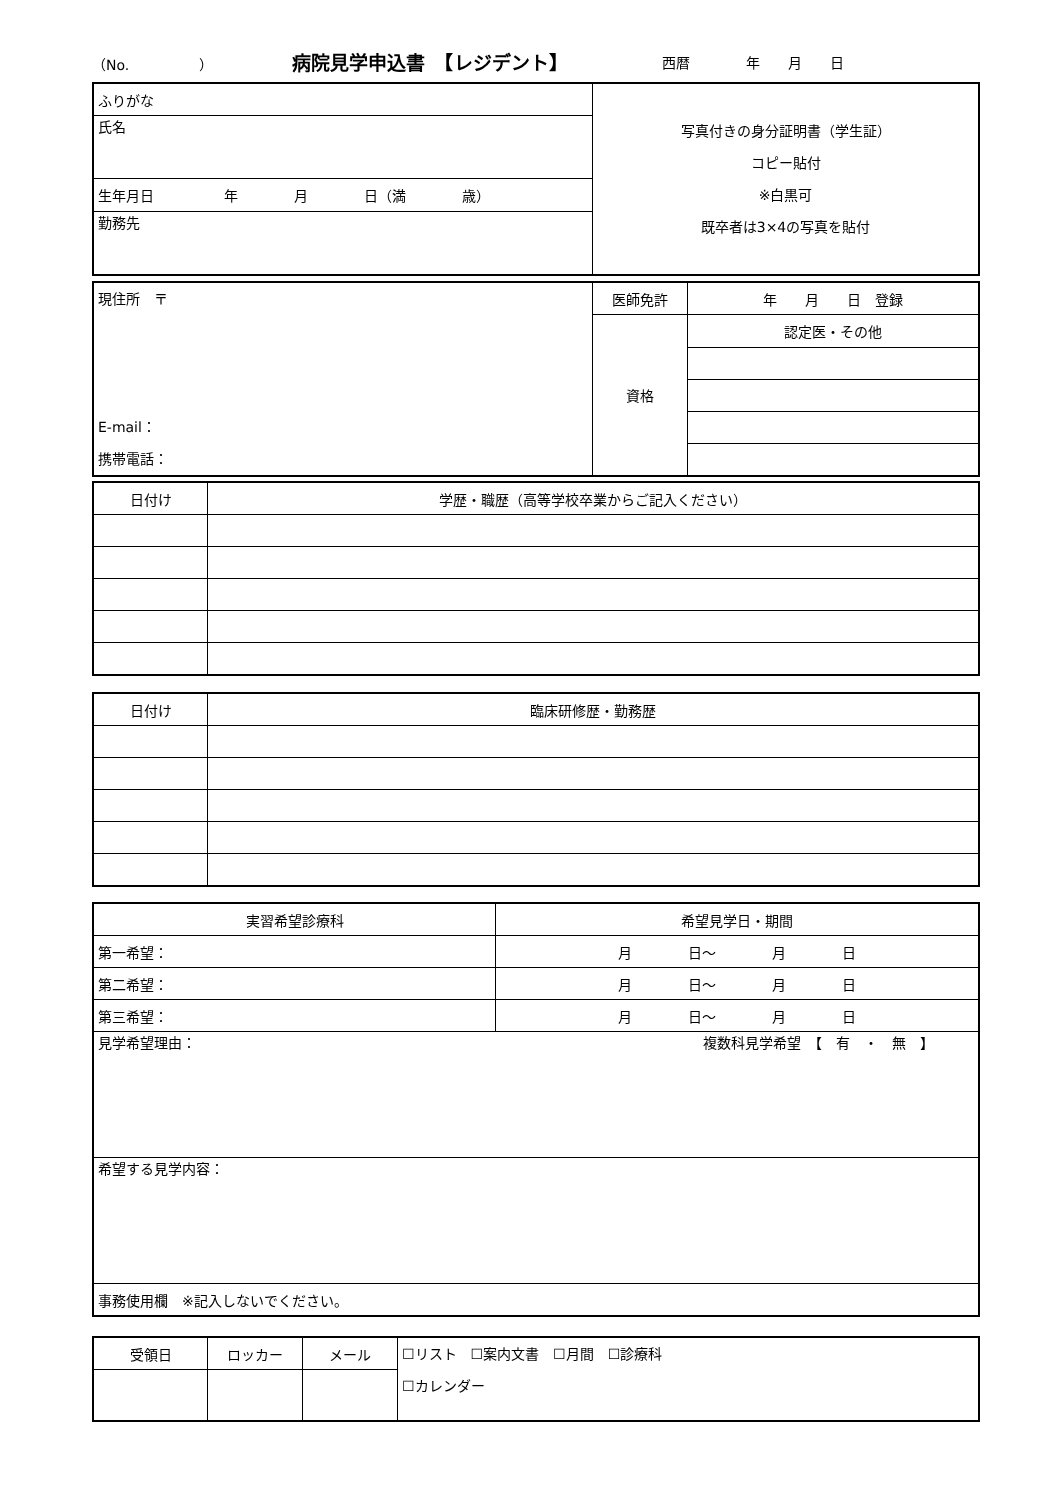（No.　　　　　） 病院見学申込書　【レジデント】 西暦　　　　年　　月　　日
| ふりがな | 写真付きの身分証明書（学生証） コピー貼付 ※白黒可 既卒者は3×4の写真を貼付 |
| 氏名 | |
| 生年月日 年 月 日（満 歳） | |
| 勤務先 | |
| 現住所 〒 E-mail： 携帯電話： | 医師免許 | 年 月 日 登録 |
| | 資格 | 認定医・その他 |
| 日付け | 学歴・職歴（高等学校卒業からご記入ください） |
| 日付け | 臨床研修歴・勤務歴 |
| 実習希望診療科 | 希望見学日・期間 |
| 第一希望： | 月 日〜 月 日 |
| 第二希望： | 月 日〜 月 日 |
| 第三希望： | 月 日〜 月 日 |
| 見学希望理由： 複数科見学希望 【 有 ・ 無 】 | |
| 希望する見学内容： | |
| 事務使用欄 ※記入しないでください。 | |
| 受領日 | ロッカー | メール | ☐リスト ☐案内文書 ☐月間 ☐診療科 ☐カレンダー |